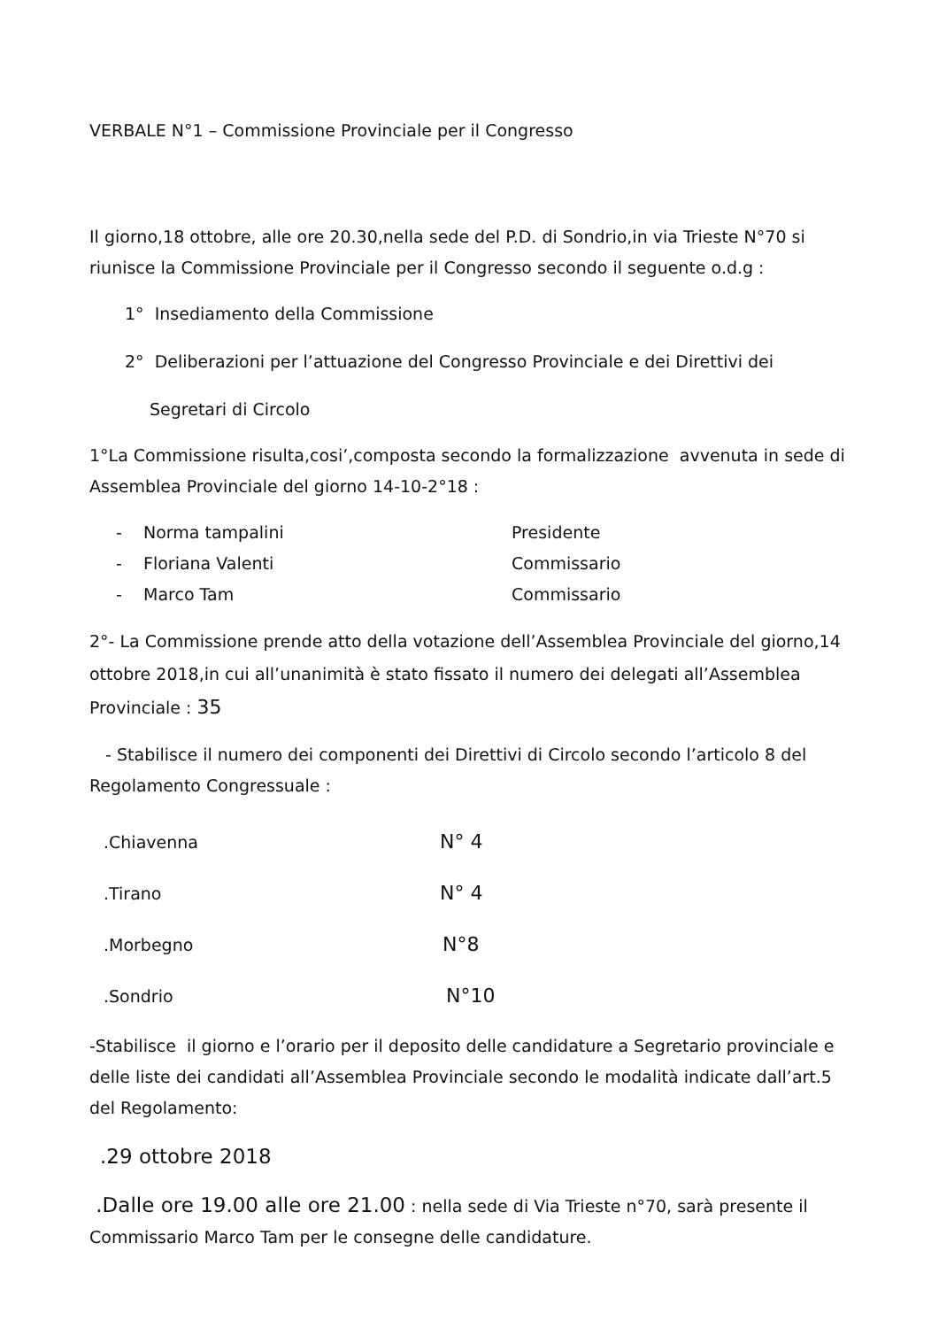VERBALE N°1 – Commissione Provinciale per il Congresso
Il giorno,18 ottobre, alle ore 20.30,nella sede del P.D. di Sondrio,in via Trieste N°70 si riunisce la Commissione Provinciale per il Congresso secondo il seguente o.d.g :
1° Insediamento della Commissione
2° Deliberazioni per l’attuazione del Congresso Provinciale e dei Direttivi dei
Segretari di Circolo
1°La Commissione risulta,cosi’,composta secondo la formalizzazione avvenuta in sede di Assemblea Provinciale del giorno 14-10-2°18 :
- Norma tampalini Presidente
- Floriana Valenti Commissario
- Marco Tam Commissario
2°- La Commissione prende atto della votazione dell’Assemblea Provinciale del giorno,14 ottobre 2018,in cui all’unanimità è stato fissato il numero dei delegati all’Assemblea Provinciale : 35
- Stabilisce il numero dei componenti dei Direttivi di Circolo secondo l’articolo 8 del Regolamento Congressuale :
.Chiavenna N° 4
.Tirano N° 4
.Morbegno N°8
.Sondrio N°10
-Stabilisce il giorno e l’orario per il deposito delle candidature a Segretario provinciale e delle liste dei candidati all’Assemblea Provinciale secondo le modalità indicate dall’art.5 del Regolamento:
.29 ottobre 2018
.Dalle ore 19.00 alle ore 21.00 : nella sede di Via Trieste n°70, sarà presente il Commissario Marco Tam per le consegne delle candidature.